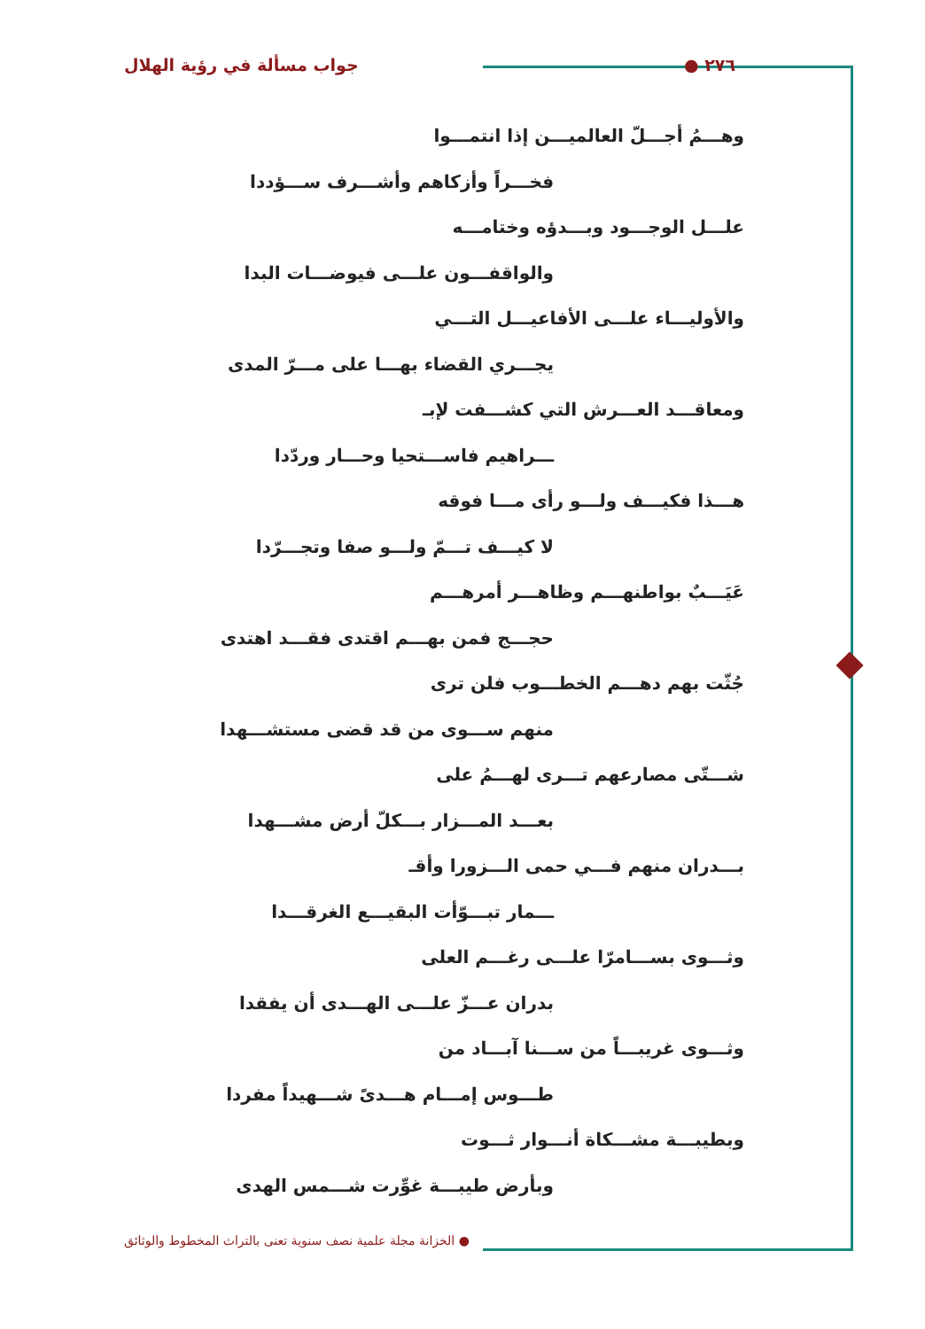٢٧٦ ● جواب مسألة في رؤية الهلال
وهـــمُ أجـــلّ العالميـــن إذا انتمـــوا
فخـــراً وأزكاهم وأشـــرف ســـؤددا
علـــل الوجـــود وبـــدؤه وختامـــه
والواقفـــون علـــى فيوضـــات البدا
والأوليـــاء علـــى الأفاعيـــل التـــي
يجـــري القضاء بهـــا على مـــرّ المدى
ومعاقـــد العـــرش التي كشـــفت لإبـ
ـــراهيم فاســـتحيا وحـــار وردّدا
هـــذا فكيـــف ولـــو رأى مـــا فوقه
لا كيـــف تـــمّ ولـــو صفا وتجـــرّدا
عَيَـــبٌ بواطنهـــم وظاهـــر أمرهـــم
حجـــج فمن بهـــم اقتدى فقـــد اهتدى
جُثّت بهم دهـــم الخطـــوب فلن ترى
منهم ســـوى من قد قضى مستشـــهدا
شـــتّى مصارعهم تـــرى لهـــمُ على
بعـــد المـــزار بـــكلّ أرض مشـــهدا
بـــدران منهم فـــي حمى الـــزورا وأقـ
ـــمار تبـــوّأت البقيـــع الغرقـــدا
وثـــوى بســـامرّا علـــى رغـــم العلى
بدران عـــزّ علـــى الهـــدى أن يفقدا
وثـــوى غريبـــاً من ســـنا آبـــاد من
طـــوس إمـــام هـــدىً شـــهيداً مفردا
وبطيبـــة مشـــكاة أنـــوار ثـــوت
وبأرض طيبـــة غوِّرت شـــمس الهدى
● الخزانة مجلة علمية نصف سنوية تعنى بالتراث المخطوط والوثائق